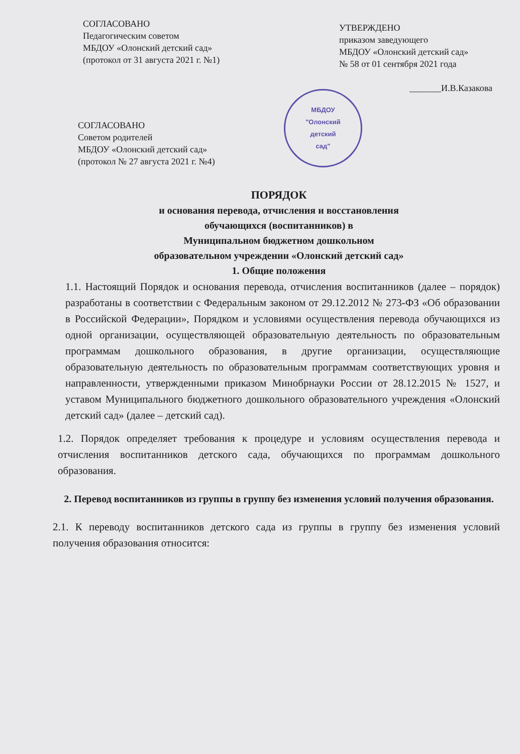СОГЛАСОВАНО
Педагогическим советом
МБДОУ «Олонский детский сад»
(протокол от 31 августа 2021 г. №1)
УТВЕРЖДЕНО
приказом заведующего
МБДОУ «Олонский детский сад»
№ 58 от 01 сентября 2021 года
_______И.В.Казакова
СОГЛАСОВАНО
Советом родителей
МБДОУ «Олонский детский сад»
(протокол № 27 августа 2021 г. №4)
МБДОУ
"Олонский
детский
сад"
ПОРЯДОК
и основания перевода, отчисления и восстановления
обучающихся (воспитанников) в
Муниципальном бюджетном дошкольном
образовательном учреждении «Олонский детский сад»
1. Общие положения
1.1. Настоящий Порядок и основания перевода, отчисления воспитанников (далее – порядок) разработаны в соответствии с Федеральным законом от 29.12.2012 № 273-ФЗ «Об образовании в Российской Федерации», Порядком и условиями осуществления перевода обучающихся из одной организации, осуществляющей образовательную деятельность по образовательным программам дошкольного образования, в другие организации, осуществляющие образовательную деятельность по образовательным программам соответствующих уровня и направленности, утвержденными приказом Минобрнауки России от 28.12.2015 № 1527, и уставом Муниципального бюджетного дошкольного образовательного учреждения «Олонский детский сад» (далее – детский сад).
1.2. Порядок определяет требования к процедуре и условиям осуществления перевода и отчисления воспитанников детского сада, обучающихся по программам дошкольного образования.
2. Перевод воспитанников из группы в группу без изменения условий получения образования.
2.1. К переводу воспитанников детского сада из группы в группу без изменения условий получения образования относится: